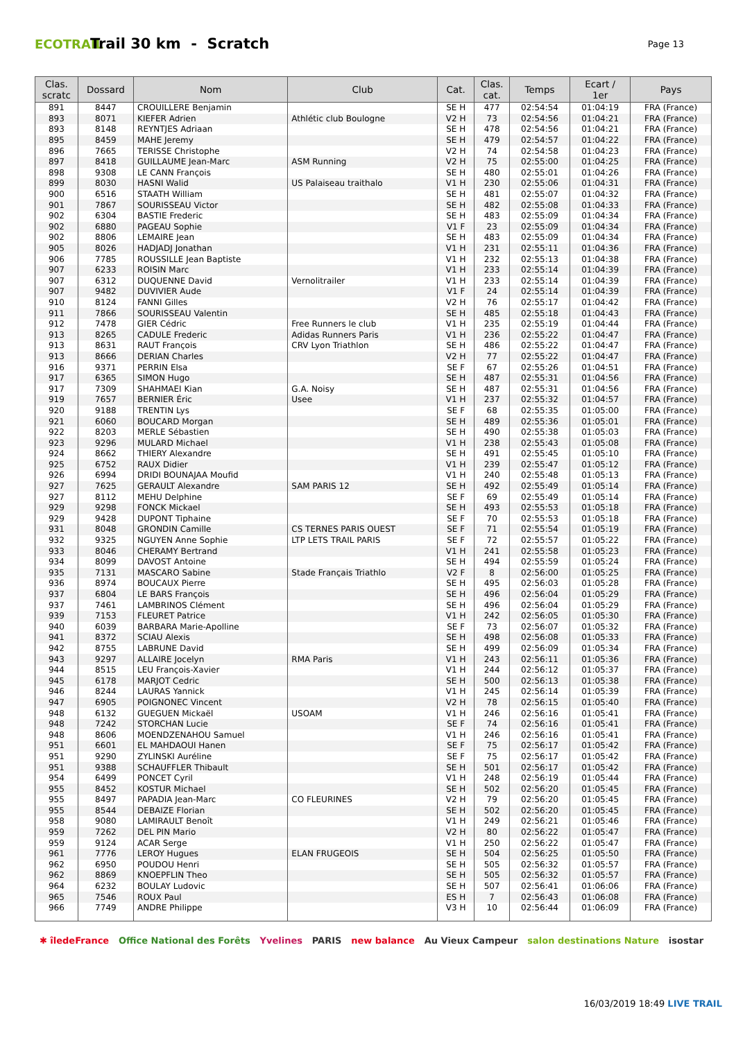ECOTRAIL
Trail 30 km - Scratch
Page 13
| Clas. scratc | Dossard | Nom | Club | Cat. | Clas. cat. | Temps | Ecart / 1er | Pays |
| --- | --- | --- | --- | --- | --- | --- | --- | --- |
| 891 | 8447 | CROUILLERE Benjamin | | SE H | 477 | 02:54:54 | 01:04:19 | FRA (France) |
| 893 | 8071 | KIEFER Adrien | Athlétic club Boulogne | V2 H | 73 | 02:54:56 | 01:04:21 | FRA (France) |
| 893 | 8148 | REYNTJES Adriaan | | SE H | 478 | 02:54:56 | 01:04:21 | FRA (France) |
| 895 | 8459 | MAHE Jeremy | | SE H | 479 | 02:54:57 | 01:04:22 | FRA (France) |
| 896 | 7665 | TERISSE Christophe | | V2 H | 74 | 02:54:58 | 01:04:23 | FRA (France) |
| 897 | 8418 | GUILLAUME Jean-Marc | ASM Running | V2 H | 75 | 02:55:00 | 01:04:25 | FRA (France) |
| 898 | 9308 | LE CANN François | | SE H | 480 | 02:55:01 | 01:04:26 | FRA (France) |
| 899 | 8030 | HASNI Walid | US Palaiseau traithalo | V1 H | 230 | 02:55:06 | 01:04:31 | FRA (France) |
| 900 | 6516 | STAATH William | | SE H | 481 | 02:55:07 | 01:04:32 | FRA (France) |
| 901 | 7867 | SOURISSEAU Victor | | SE H | 482 | 02:55:08 | 01:04:33 | FRA (France) |
| 902 | 6304 | BASTIE Frederic | | SE H | 483 | 02:55:09 | 01:04:34 | FRA (France) |
| 902 | 6880 | PAGEAU Sophie | | V1 F | 23 | 02:55:09 | 01:04:34 | FRA (France) |
| 902 | 8806 | LEMAIRE Jean | | SE H | 483 | 02:55:09 | 01:04:34 | FRA (France) |
| 905 | 8026 | HADJADJ Jonathan | | V1 H | 231 | 02:55:11 | 01:04:36 | FRA (France) |
| 906 | 7785 | ROUSSILLE Jean Baptiste | | V1 H | 232 | 02:55:13 | 01:04:38 | FRA (France) |
| 907 | 6233 | ROISIN Marc | | V1 H | 233 | 02:55:14 | 01:04:39 | FRA (France) |
| 907 | 6312 | DUQUENNE David | Vernolitrailer | V1 H | 233 | 02:55:14 | 01:04:39 | FRA (France) |
| 907 | 9482 | DUVIVIER Aude | | V1 F | 24 | 02:55:14 | 01:04:39 | FRA (France) |
| 910 | 8124 | FANNI Gilles | | V2 H | 76 | 02:55:17 | 01:04:42 | FRA (France) |
| 911 | 7866 | SOURISSEAU Valentin | | SE H | 485 | 02:55:18 | 01:04:43 | FRA (France) |
| 912 | 7478 | GIER Cédric | Free Runners le club | V1 H | 235 | 02:55:19 | 01:04:44 | FRA (France) |
| 913 | 8265 | CADULE Frederic | Adidas Runners Paris | V1 H | 236 | 02:55:22 | 01:04:47 | FRA (France) |
| 913 | 8631 | RAUT François | CRV Lyon Triathlon | SE H | 486 | 02:55:22 | 01:04:47 | FRA (France) |
| 913 | 8666 | DERIAN Charles | | V2 H | 77 | 02:55:22 | 01:04:47 | FRA (France) |
| 916 | 9371 | PERRIN Elsa | | SE F | 67 | 02:55:26 | 01:04:51 | FRA (France) |
| 917 | 6365 | SIMON Hugo | | SE H | 487 | 02:55:31 | 01:04:56 | FRA (France) |
| 917 | 7309 | SHAHMAEI Kian | G.A. Noisy | SE H | 487 | 02:55:31 | 01:04:56 | FRA (France) |
| 919 | 7657 | BERNIER Éric | Usee | V1 H | 237 | 02:55:32 | 01:04:57 | FRA (France) |
| 920 | 9188 | TRENTIN Lys | | SE F | 68 | 02:55:35 | 01:05:00 | FRA (France) |
| 921 | 6060 | BOUCARD Morgan | | SE H | 489 | 02:55:36 | 01:05:01 | FRA (France) |
| 922 | 8203 | MERLE Sébastien | | SE H | 490 | 02:55:38 | 01:05:03 | FRA (France) |
| 923 | 9296 | MULARD Michael | | V1 H | 238 | 02:55:43 | 01:05:08 | FRA (France) |
| 924 | 8662 | THIERY Alexandre | | SE H | 491 | 02:55:45 | 01:05:10 | FRA (France) |
| 925 | 6752 | RAUX Didier | | V1 H | 239 | 02:55:47 | 01:05:12 | FRA (France) |
| 926 | 6994 | DRIDI BOUNAJAA Moufid | | V1 H | 240 | 02:55:48 | 01:05:13 | FRA (France) |
| 927 | 7625 | GERAULT Alexandre | SAM PARIS 12 | SE H | 492 | 02:55:49 | 01:05:14 | FRA (France) |
| 927 | 8112 | MEHU Delphine | | SE F | 69 | 02:55:49 | 01:05:14 | FRA (France) |
| 929 | 9298 | FONCK Mickael | | SE H | 493 | 02:55:53 | 01:05:18 | FRA (France) |
| 929 | 9428 | DUPONT Tiphaine | | SE F | 70 | 02:55:53 | 01:05:18 | FRA (France) |
| 931 | 8048 | GRONDIN Camille | CS TERNES PARIS OUEST | SE F | 71 | 02:55:54 | 01:05:19 | FRA (France) |
| 932 | 9325 | NGUYEN Anne Sophie | LTP LETS TRAIL PARIS | SE F | 72 | 02:55:57 | 01:05:22 | FRA (France) |
| 933 | 8046 | CHERAMY Bertrand | | V1 H | 241 | 02:55:58 | 01:05:23 | FRA (France) |
| 934 | 8099 | DAVOST Antoine | | SE H | 494 | 02:55:59 | 01:05:24 | FRA (France) |
| 935 | 7131 | MASCARO Sabine | Stade Français Triathlo | V2 F | 8 | 02:56:00 | 01:05:25 | FRA (France) |
| 936 | 8974 | BOUCAUX Pierre | | SE H | 495 | 02:56:03 | 01:05:28 | FRA (France) |
| 937 | 6804 | LE BARS François | | SE H | 496 | 02:56:04 | 01:05:29 | FRA (France) |
| 937 | 7461 | LAMBRINOS Clément | | SE H | 496 | 02:56:04 | 01:05:29 | FRA (France) |
| 939 | 7153 | FLEURET Patrice | | V1 H | 242 | 02:56:05 | 01:05:30 | FRA (France) |
| 940 | 6039 | BARBARA Marie-Apolline | | SE F | 73 | 02:56:07 | 01:05:32 | FRA (France) |
| 941 | 8372 | SCIAU Alexis | | SE H | 498 | 02:56:08 | 01:05:33 | FRA (France) |
| 942 | 8755 | LABRUNE David | | SE H | 499 | 02:56:09 | 01:05:34 | FRA (France) |
| 943 | 9297 | ALLAIRE Jocelyn | RMA Paris | V1 H | 243 | 02:56:11 | 01:05:36 | FRA (France) |
| 944 | 8515 | LEU François-Xavier | | V1 H | 244 | 02:56:12 | 01:05:37 | FRA (France) |
| 945 | 6178 | MARJOT Cedric | | SE H | 500 | 02:56:13 | 01:05:38 | FRA (France) |
| 946 | 8244 | LAURAS Yannick | | V1 H | 245 | 02:56:14 | 01:05:39 | FRA (France) |
| 947 | 6905 | POIGNONEC Vincent | | V2 H | 78 | 02:56:15 | 01:05:40 | FRA (France) |
| 948 | 6132 | GUEGUEN Mickaël | USOAM | V1 H | 246 | 02:56:16 | 01:05:41 | FRA (France) |
| 948 | 7242 | STORCHAN Lucie | | SE F | 74 | 02:56:16 | 01:05:41 | FRA (France) |
| 948 | 8606 | MOENDZENAHOU Samuel | | V1 H | 246 | 02:56:16 | 01:05:41 | FRA (France) |
| 951 | 6601 | EL MAHDAOUI Hanen | | SE F | 75 | 02:56:17 | 01:05:42 | FRA (France) |
| 951 | 9290 | ZYLINSKI Auréline | | SE F | 75 | 02:56:17 | 01:05:42 | FRA (France) |
| 951 | 9388 | SCHAUFFLER Thibault | | SE H | 501 | 02:56:17 | 01:05:42 | FRA (France) |
| 954 | 6499 | PONCET Cyril | | V1 H | 248 | 02:56:19 | 01:05:44 | FRA (France) |
| 955 | 8452 | KOSTUR Michael | | SE H | 502 | 02:56:20 | 01:05:45 | FRA (France) |
| 955 | 8497 | PAPADIA Jean-Marc | CO FLEURINES | V2 H | 79 | 02:56:20 | 01:05:45 | FRA (France) |
| 955 | 8544 | DEBAIZE Florian | | SE H | 502 | 02:56:20 | 01:05:45 | FRA (France) |
| 958 | 9080 | LAMIRAULT Benoît | | V1 H | 249 | 02:56:21 | 01:05:46 | FRA (France) |
| 959 | 7262 | DEL PIN Mario | | V2 H | 80 | 02:56:22 | 01:05:47 | FRA (France) |
| 959 | 9124 | ACAR Serge | | V1 H | 250 | 02:56:22 | 01:05:47 | FRA (France) |
| 961 | 7776 | LEROY Hugues | ELAN FRUGEOIS | SE H | 504 | 02:56:25 | 01:05:50 | FRA (France) |
| 962 | 6950 | POUDOU Henri | | SE H | 505 | 02:56:32 | 01:05:57 | FRA (France) |
| 962 | 8869 | KNOEPFLIN Theo | | SE H | 505 | 02:56:32 | 01:05:57 | FRA (France) |
| 964 | 6232 | BOULAY Ludovic | | SE H | 507 | 02:56:41 | 01:06:06 | FRA (France) |
| 965 | 7546 | ROUX Paul | | ES H | 7 | 02:56:43 | 01:06:08 | FRA (France) |
| 966 | 7749 | ANDRE Philippe | | V3 H | 10 | 02:56:44 | 01:06:09 | FRA (France) |
✱ îledeFrance Office National des Forêts Yvelines PARIS new balance Au Vieux Campeur salon destinations Nature isostar
16/03/2019 18:49 LIVE TRAIL